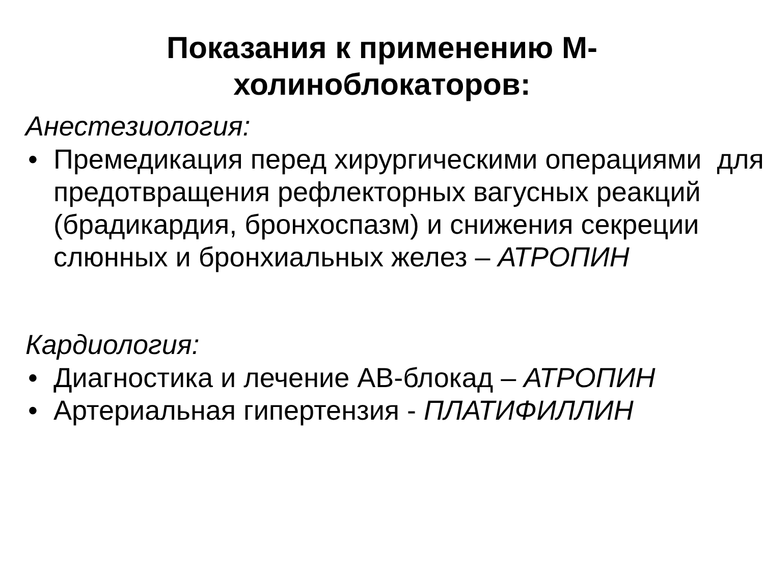Показания к применению М-
холиноблокаторов:
Анестезиология:
• Премедикация перед хирургическими операциями для предотвращения рефлекторных вагусных реакций (брадикардия, бронхоспазм) и снижения секреции слюнных и бронхиальных желез – АТРОПИН
Кардиология:
• Диагностика и лечение АВ-блокад – АТРОПИН
• Артериальная гипертензия - ПЛАТИФИЛЛИН